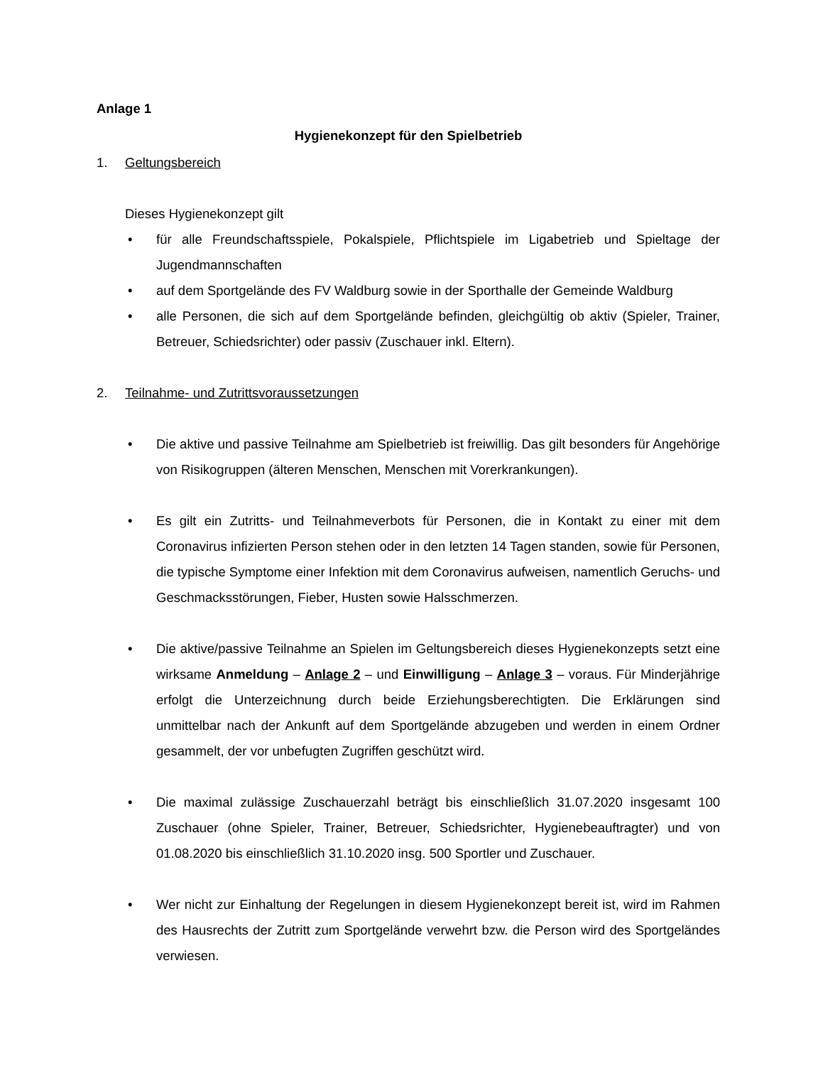Anlage 1
Hygienekonzept für den Spielbetrieb
1. Geltungsbereich
Dieses Hygienekonzept gilt
• für alle Freundschaftsspiele, Pokalspiele, Pflichtspiele im Ligabetrieb und Spieltage der Jugendmannschaften
• auf dem Sportgelände des FV Waldburg sowie in der Sporthalle der Gemeinde Waldburg
• alle Personen, die sich auf dem Sportgelände befinden, gleichgültig ob aktiv (Spieler, Trainer, Betreuer, Schiedsrichter) oder passiv (Zuschauer inkl. Eltern).
2. Teilnahme- und Zutrittsvoraussetzungen
• Die aktive und passive Teilnahme am Spielbetrieb ist freiwillig. Das gilt besonders für Angehörige von Risikogruppen (älteren Menschen, Menschen mit Vorerkrankungen).
• Es gilt ein Zutritts- und Teilnahmeverbots für Personen, die in Kontakt zu einer mit dem Coronavirus infizierten Person stehen oder in den letzten 14 Tagen standen, sowie für Personen, die typische Symptome einer Infektion mit dem Coronavirus aufweisen, namentlich Geruchs- und Geschmacksstörungen, Fieber, Husten sowie Halsschmerzen.
• Die aktive/passive Teilnahme an Spielen im Geltungsbereich dieses Hygienekonzepts setzt eine wirksame Anmeldung – Anlage 2 – und Einwilligung – Anlage 3 – voraus. Für Minderjährige erfolgt die Unterzeichnung durch beide Erziehungsberechtigten. Die Erklärungen sind unmittelbar nach der Ankunft auf dem Sportgelände abzugeben und werden in einem Ordner gesammelt, der vor unbefugten Zugriffen geschützt wird.
• Die maximal zulässige Zuschauerzahl beträgt bis einschließlich 31.07.2020 insgesamt 100 Zuschauer (ohne Spieler, Trainer, Betreuer, Schiedsrichter, Hygienebeauftragter) und von 01.08.2020 bis einschließlich 31.10.2020 insg. 500 Sportler und Zuschauer.
• Wer nicht zur Einhaltung der Regelungen in diesem Hygienekonzept bereit ist, wird im Rahmen des Hausrechts der Zutritt zum Sportgelände verwehrt bzw. die Person wird des Sportgeländes verwiesen.